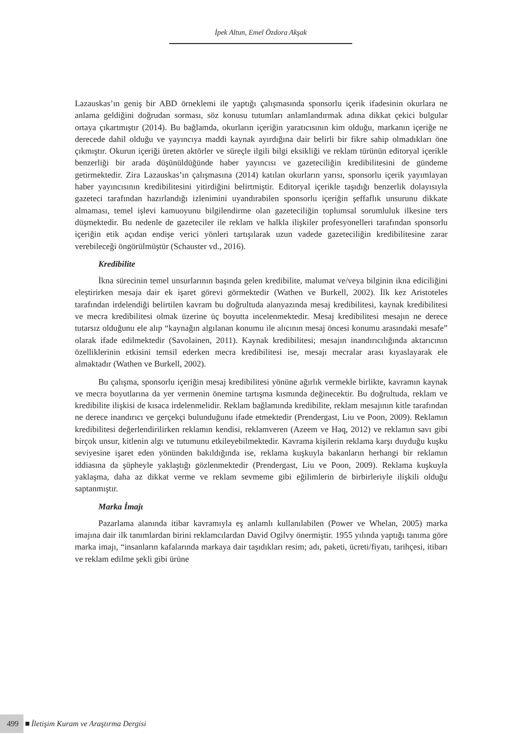İpek Altun, Emel Özdora Akşak
Lazauskas’ın geniş bir ABD örneklemi ile yaptığı çalışmasında sponsorlu içerik ifadesinin okurlara ne anlama geldiğini doğrudan sorması, söz konusu tutumları anlamlandırmak adına dikkat çekici bulgular ortaya çıkartmıştır (2014). Bu bağlamda, okurların içeriğin yaratıcısının kim olduğu, markanın içeriğe ne derecede dahil olduğu ve yayıncıya maddi kaynak ayırdığına dair belirli bir fikre sahip olmadıkları öne çıkmıştır. Okurun içeriği üreten aktörler ve süreçle ilgili bilgi eksikliği ve reklam türünün editoryal içerikle benzerliği bir arada düşünüldüğünde haber yayıncısı ve gazeteciliğin kredibilitesini de gündeme getirmektedir. Zira Lazauskas’ın çalışmasına (2014) katılan okurların yarısı, sponsorlu içerik yayımlayan haber yayıncısının kredibilitesini yitirdiğini belirtmiştir. Editoryal içerikle taşıdığı benzerlik dolayısıyla gazeteci tarafından hazırlandığı izlenimini uyandırabilen sponsorlu içeriğin şeffaflık unsurunu dikkate almaması, temel işlevi kamuoyunu bilgilendirme olan gazeteciliğin toplumsal sorumluluk ilkesine ters düşmektedir. Bu nedenle de gazeteciler ile reklam ve halkla ilişkiler profesyonelleri tarafından sponsorlu içeriğin etik açıdan endişe verici yönleri tartışılarak uzun vadede gazeteciliğin kredibilitesine zarar verebileceği öngörülmüştür (Schauster vd., 2016).
Kredibilite
İkna sürecinin temel unsurlarının başında gelen kredibilite, malumat ve/veya bilginin ikna ediciliğini eleştirirken mesaja dair ek işaret görevi görmektedir (Wathen ve Burkell, 2002). İlk kez Aristoteles tarafından irdelendiği belirtilen kavram bu doğrultuda alanyazında mesaj kredibilitesi, kaynak kredibilitesi ve mecra kredibilitesi olmak üzerine üç boyutta incelenmektedir. Mesaj kredibilitesi mesajın ne derece tutarsız olduğunu ele alıp “kaynağın algılanan konumu ile alıcının mesaj öncesi konumu arasındaki mesafe” olarak ifade edilmektedir (Savolainen, 2011). Kaynak kredibilitesi; mesajın inandırıcılığında aktarıcının özelliklerinin etkisini temsil ederken mecra kredibilitesi ise, mesajı mecralar arası kıyaslayarak ele almaktadır (Wathen ve Burkell, 2002).
Bu çalışma, sponsorlu içeriğin mesaj kredibilitesi yönüne ağırlık vermekle birlikte, kavramın kaynak ve mecra boyutlarına da yer vermenin önemine tartışma kısmında değinecektir. Bu doğrultuda, reklam ve kredibilite ilişkisi de kısaca irdelenmelidir. Reklam bağlamında kredibilite, reklam mesajının kitle tarafından ne derece inandırıcı ve gerçekçi bulunduğunu ifade etmektedir (Prendergast, Liu ve Poon, 2009). Reklamın kredibilitesi değerlendirilirken reklamın kendisi, reklamveren (Azeem ve Haq, 2012) ve reklamın savı gibi birçok unsur, kitlenin algı ve tutumunu etkileyebilmektedir. Kavrama kişilerin reklama karşı duyduğu kuşku seviyesine işaret eden yönünden bakıldığında ise, reklama kuşkuyla bakanların herhangi bir reklamın iddiasına da şüpheyle yaklaştığı gözlenmektedir (Prendergast, Liu ve Poon, 2009). Reklama kuşkuyla yaklaşma, daha az dikkat verme ve reklam sevmeme gibi eğilimlerin de birbirleriyle ilişkili olduğu saptanmıştır.
Marka İmajı
Pazarlama alanında itibar kavramıyla eş anlamlı kullanılabilen (Power ve Whelan, 2005) marka imajına dair ilk tanımlardan birini reklamcılardan David Ogilvy önermiştir. 1955 yılında yaptığı tanıma göre marka imajı, “insanların kafalarında markaya dair taşıdıkları resim; adı, paketi, ücreti/fiyatı, tarihçesi, itibarı ve reklam edilme şekli gibi ürüne
499 İletişim Kuram ve Araştırma Dergisi